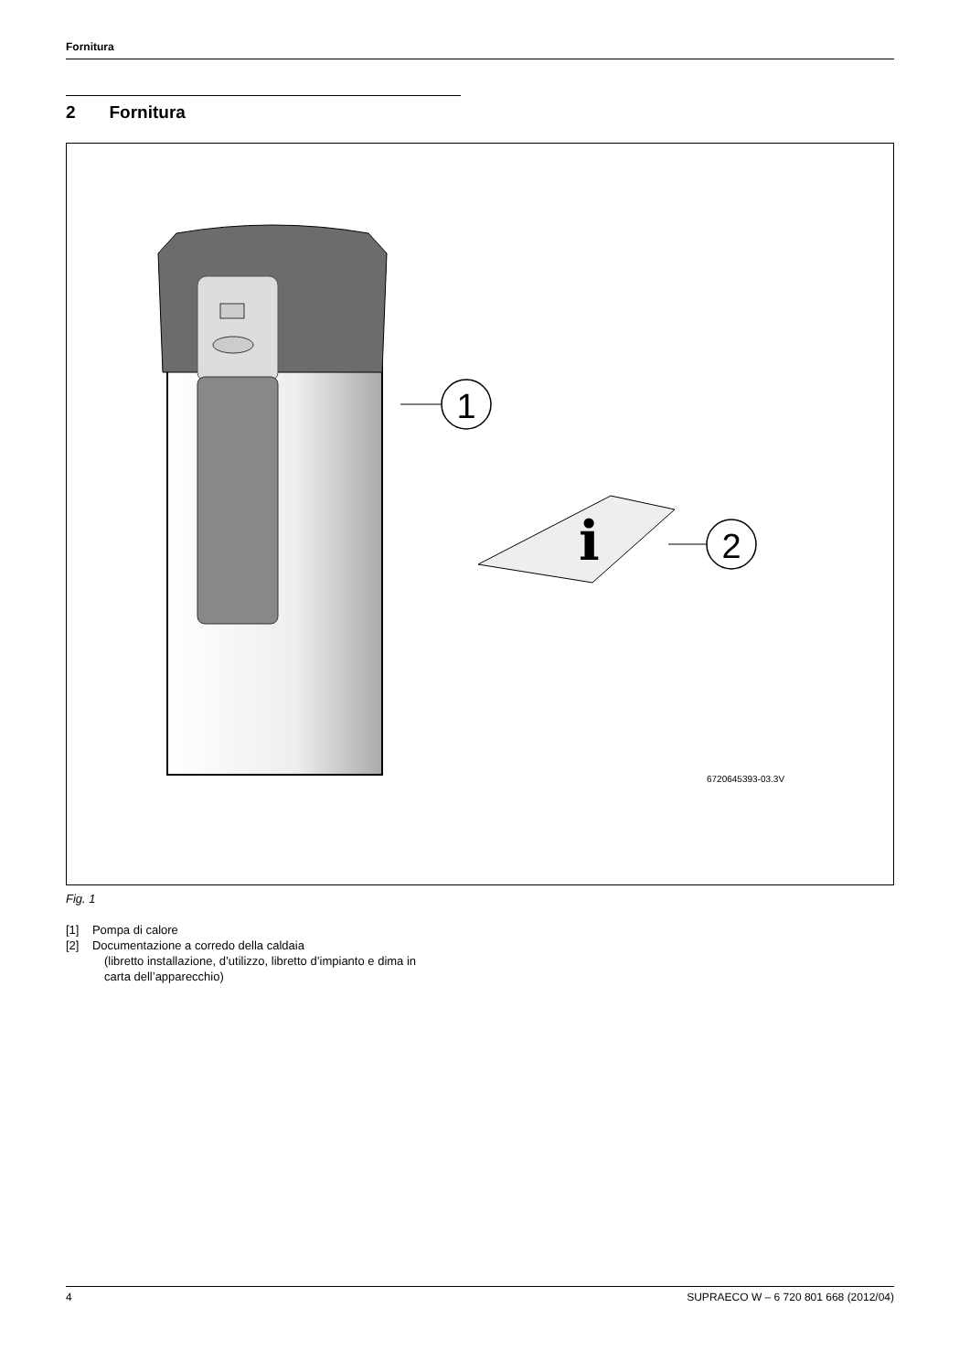Fornitura
2 Fornitura
1
i
2
6720645393-03.3V
Fig. 1
[1] Pompa di calore
[2] Documentazione a corredo della caldaia
(libretto installazione, d’utilizzo, libretto d’impianto e dima in
carta dell’apparecchio)
4 SUPRAECO W – 6 720 801 668 (2012/04)